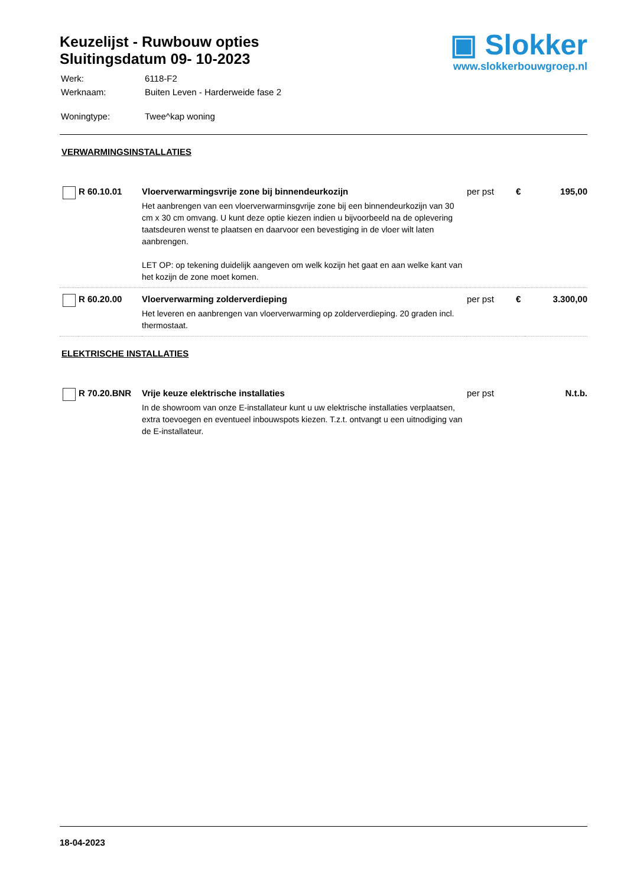Keuzelijst - Ruwbouw opties
Sluitingsdatum 09- 10-2023
| Werk: | 6118-F2 |
| Werknaam: | Buiten Leven - Harderweide fase 2 |
| Woningtype: | Twee^kap woning |
▣ Slokker
www.slokkerbouwgroep.nl
VERWARMINGSINSTALLATIES
| | R 60.10.01 | Vloerverwarmingsvrije zone bij binnendeurkozijn Het aanbrengen van een vloerverwarminsgvrije zone bij een binnendeurkozijn van 30 cm x 30 cm omvang. U kunt deze optie kiezen indien u bijvoorbeeld na de oplevering taatsdeuren wenst te plaatsen en daarvoor een bevestiging in de vloer wilt laten aanbrengen. LET OP: op tekening duidelijk aangeven om welk kozijn het gaat en aan welke kant van het kozijn de zone moet komen. | per pst | € | 195,00 |
| | R 60.20.00 | Vloerverwarming zolderverdieping Het leveren en aanbrengen van vloerverwarming op zolderverdieping. 20 graden incl. thermostaat. | per pst | € | 3.300,00 |
ELEKTRISCHE INSTALLATIES
| | R 70.20.BNR | Vrije keuze elektrische installaties In de showroom van onze E-installateur kunt u uw elektrische installaties verplaatsen, extra toevoegen en eventueel inbouwspots kiezen. T.z.t. ontvangt u een uitnodiging van de E-installateur. | per pst | | N.t.b. |
18-04-2023